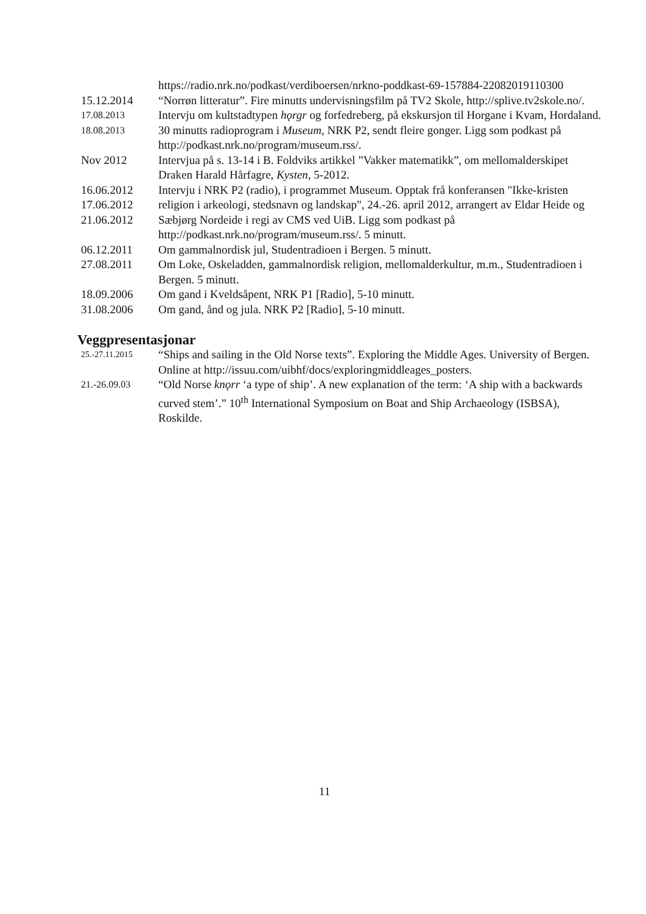https://radio.nrk.no/podkast/verdiboersen/nrkno-poddkast-69-157884-22082019110300
15.12.2014 “Norrøn litteratur”. Fire minutts undervisningsfilm på TV2 Skole, http://splive.tv2skole.no/.
17.08.2013
18.08.2013
Intervju om kultstadtypen hǫrgr og forfedreberg, på ekskursjon til Horgane i Kvam, Hordaland. 30 minutts radioprogram i Museum, NRK P2, sendt fleire gonger. Ligg som podkast på http://podkast.nrk.no/program/museum.rss/.
Nov 2012 Intervjua på s. 13-14 i B. Foldviks artikkel ”Vakker matematikk”, om mellomalderskipet Draken Harald Hårfagre, Kysten, 5-2012.
16.06.2012
17.06.2012
21.06.2012
Intervju i NRK P2 (radio), i programmet Museum. Opptak frå konferansen "Ikke-kristen religion i arkeologi, stedsnavn og landskap", 24.-26. april 2012, arrangert av Eldar Heide og Sæbjørg Nordeide i regi av CMS ved UiB. Ligg som podkast på http://podkast.nrk.no/program/museum.rss/. 5 minutt.
06.12.2011 Om gammalnordisk jul, Studentradioen i Bergen. 5 minutt.
27.08.2011 Om Loke, Oskeladden, gammalnordisk religion, mellomalderkultur, m.m., Studentradioen i Bergen. 5 minutt.
18.09.2006 Om gand i Kveldsåpent, NRK P1 [Radio], 5-10 minutt.
31.08.2006 Om gand, ånd og jula. NRK P2 [Radio], 5-10 minutt.
Veggpresentasjonar
25.-27.11.2015
“Ships and sailing in the Old Norse texts”. Exploring the Middle Ages. University of Bergen. Online at http://issuu.com/uibhf/docs/exploringmiddleages_posters.
21.-26.09.03
“Old Norse knǫrr ‘a type of ship’. A new explanation of the term: ‘A ship with a backwards curved stem’.” 10<sup>th</sup> International Symposium on Boat and Ship Archaeology (ISBSA), Roskilde.
11